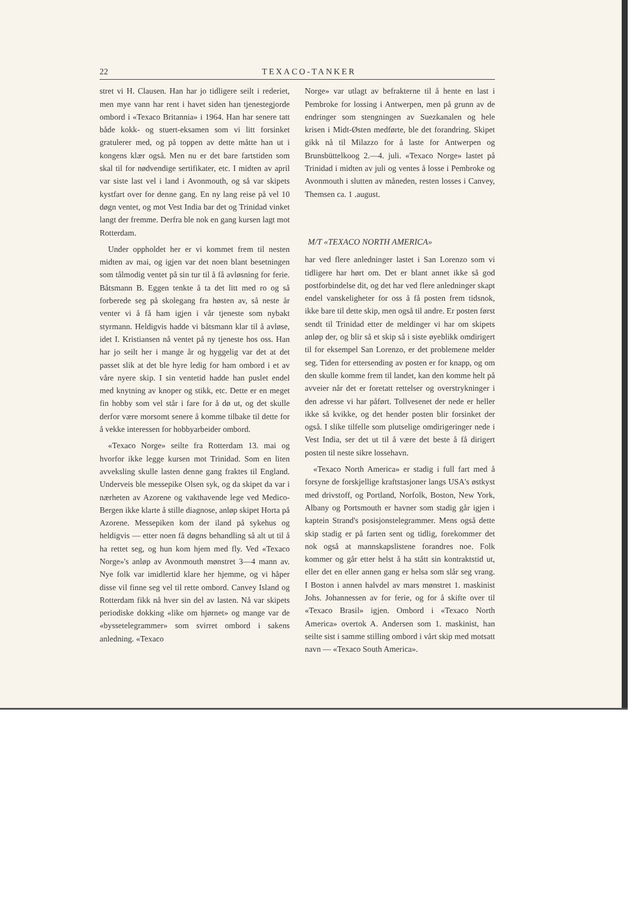22 TEXACO-TANKER
stret vi H. Clausen. Han har jo tidligere seilt i rederiet, men mye vann har rent i havet siden han tjenestegjorde ombord i «Texaco Britannia» i 1964. Han har senere tatt både kokk- og stuert-eksamen som vi litt forsinket gratulerer med, og på toppen av dette måtte han ut i kongens klær også. Men nu er det bare fartstiden som skal til for nødvendige sertifikater, etc. I midten av april var siste last vel i land i Avonmouth, og så var skipets kystfart over for denne gang. En ny lang reise på vel 10 døgn ventet, og mot Vest India bar det og Trinidad vinket langt der fremme. Derfra ble nok en gang kursen lagt mot Rotterdam.
Under oppholdet her er vi kommet frem til nesten midten av mai, og igjen var det noen blant besetningen som tålmodig ventet på sin tur til å få avløsning for ferie. Båtsmann B. Eggen tenkte å ta det litt med ro og så forberede seg på skolegang fra høsten av, så neste år venter vi å få ham igjen i vår tjeneste som nybakt styrmann. Heldigvis hadde vi båtsmann klar til å avløse, idet I. Kristiansen nå ventet på ny tjeneste hos oss. Han har jo seilt her i mange år og hyggelig var det at det passet slik at det ble hyre ledig for ham ombord i et av våre nyere skip. I sin ventetid hadde han puslet endel med knytning av knoper og stikk, etc. Dette er en meget fin hobby som vel står i fare for å dø ut, og det skulle derfor være morsomt senere å komme tilbake til dette for å vekke interessen for hobbyarbeider ombord.
«Texaco Norge» seilte fra Rotterdam 13. mai og hvorfor ikke legge kursen mot Trinidad. Som en liten avveksling skulle lasten denne gang fraktes til England. Underveis ble messepike Olsen syk, og da skipet da var i nærheten av Azorene og vakthavende lege ved Medico-Bergen ikke klarte å stille diagnose, anløp skipet Horta på Azorene. Messepiken kom der iland på sykehus og heldigvis — etter noen få døgns behandling så alt ut til å ha rettet seg, og hun kom hjem med fly. Ved «Texaco Norge»'s anløp av Avonmouth mønstret 3—4 mann av. Nye folk var imidlertid klare her hjemme, og vi håper disse vil finne seg vel til rette ombord. Canvey Island og Rotterdam fikk nå hver sin del av lasten. Nå var skipets periodiske dokking «like om hjørnet» og mange var de «byssetelegrammer» som svirret ombord i sakens anledning. «Texaco
Norge» var utlagt av befrakterne til å hente en last i Pembroke for lossing i Antwerpen, men på grunn av de endringer som stengningen av Suezkanalen og hele krisen i Midt-Østen medførte, ble det forandring. Skipet gikk nå til Milazzo for å laste for Antwerpen og Brunsbüttelkoog 2.—4. juli. «Texaco Norge» lastet på Trinidad i midten av juli og ventes å losse i Pembroke og Avonmouth i slutten av måneden, resten losses i Canvey, Themsen ca. 1 .august.
M/T «TEXACO NORTH AMERICA»
har ved flere anledninger lastet i San Lorenzo som vi tidligere har hørt om. Det er blant annet ikke så god postforbindelse dit, og det har ved flere anledninger skapt endel vanskeligheter for oss å få posten frem tidsnok, ikke bare til dette skip, men også til andre. Er posten først sendt til Trinidad etter de meldinger vi har om skipets anløp der, og blir så et skip så i siste øyeblikk omdirigert til for eksempel San Lorenzo, er det problemene melder seg. Tiden for ettersending av posten er for knapp, og om den skulle komme frem til landet, kan den komme helt på avveier når det er foretatt rettelser og overstrykninger i den adresse vi har påført. Tollvesenet der nede er heller ikke så kvikke, og det hender posten blir forsinket der også. I slike tilfelle som plutselige omdirigeringer nede i Vest India, ser det ut til å være det beste å få dirigert posten til neste sikre lossehavn.
«Texaco North America» er stadig i full fart med å forsyne de forskjellige kraftstasjoner langs USA's østkyst med drivstoff, og Portland, Norfolk, Boston, New York, Albany og Portsmouth er havner som stadig går igjen i kaptein Strand's posisjonstelegrammer. Mens også dette skip stadig er på farten sent og tidlig, forekommer det nok også at mannskapslistene forandres noe. Folk kommer og går etter helst å ha stått sin kontraktstid ut, eller det en eller annen gang er helsa som slår seg vrang. I Boston i annen halvdel av mars mønstret 1. maskinist Johs. Johannessen av for ferie, og for å skifte over til «Texaco Brasil» igjen. Ombord i «Texaco North America» overtok A. Andersen som 1. maskinist, han seilte sist i samme stilling ombord i vårt skip med motsatt navn — «Texaco South America».